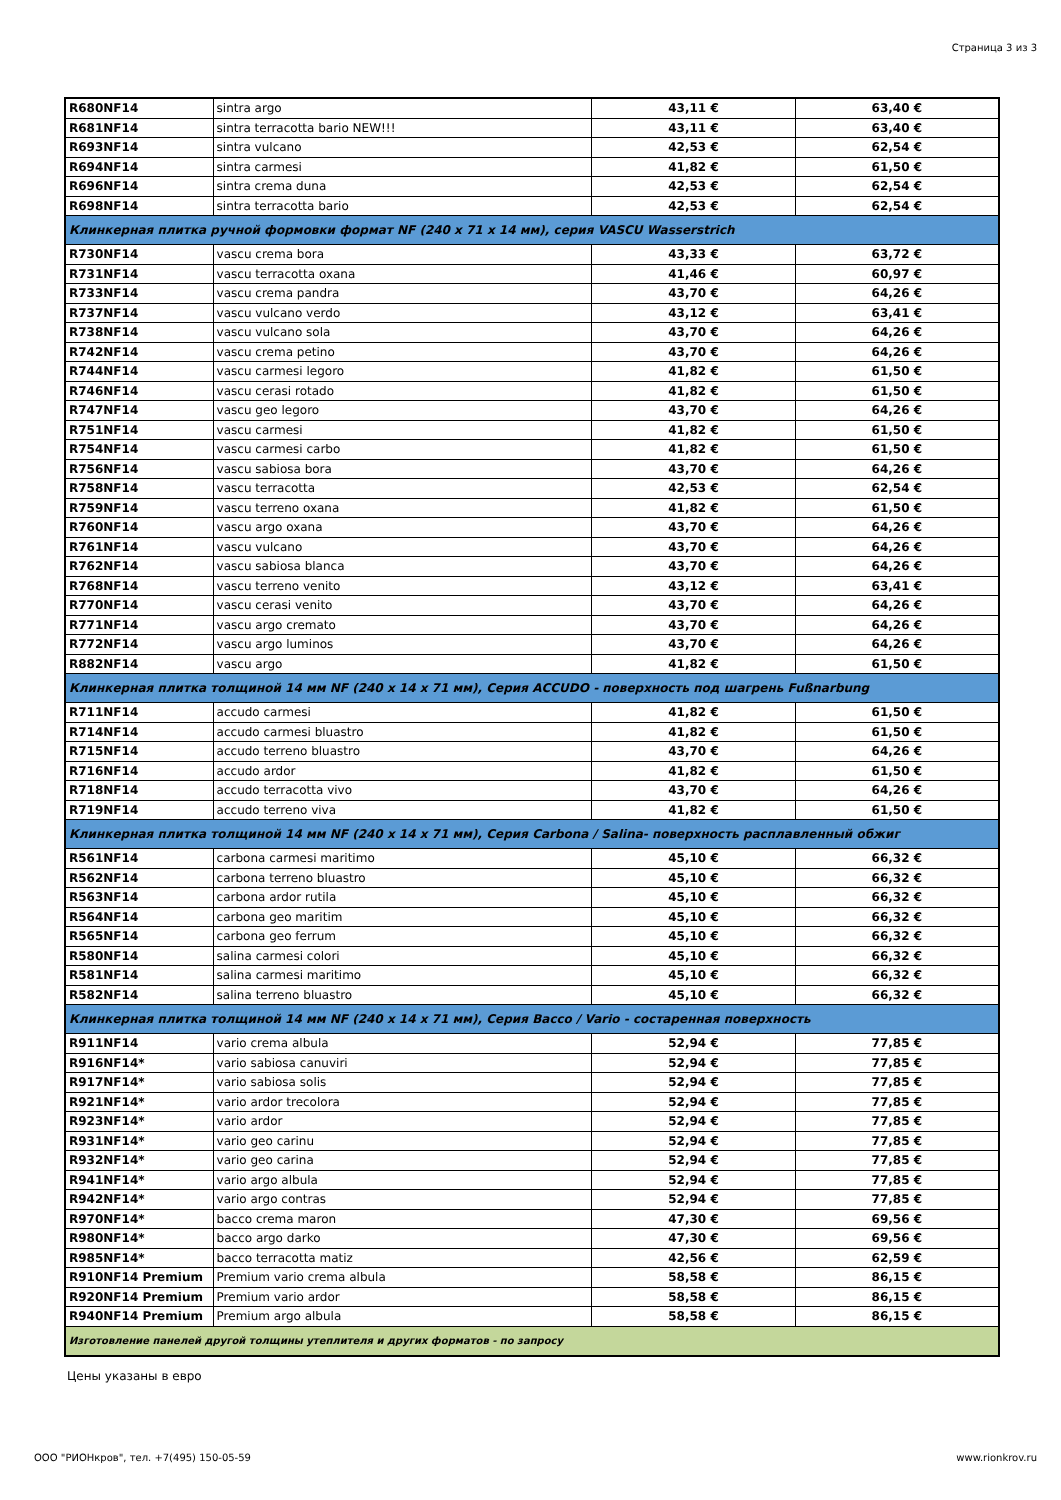Страница 3 из 3
| R680NF14 | sintra argo | 43,11 € | 63,40 € |
| R681NF14 | sintra terracotta bario NEW!!! | 43,11 € | 63,40 € |
| R693NF14 | sintra vulcano | 42,53 € | 62,54 € |
| R694NF14 | sintra carmesi | 41,82 € | 61,50 € |
| R696NF14 | sintra crema duna | 42,53 € | 62,54 € |
| R698NF14 | sintra terracotta bario | 42,53 € | 62,54 € |
| Клинкерная плитка ручной формовки формат NF (240 x 71 x 14 мм), серия VASCU Wasserstrich | | | |
| R730NF14 | vascu crema bora | 43,33 € | 63,72 € |
| R731NF14 | vascu terracotta oxana | 41,46 € | 60,97 € |
| R733NF14 | vascu crema pandra | 43,70 € | 64,26 € |
| R737NF14 | vascu vulcano verdo | 43,12 € | 63,41 € |
| R738NF14 | vascu vulcano sola | 43,70 € | 64,26 € |
| R742NF14 | vascu crema petino | 43,70 € | 64,26 € |
| R744NF14 | vascu carmesi legoro | 41,82 € | 61,50 € |
| R746NF14 | vascu cerasi rotado | 41,82 € | 61,50 € |
| R747NF14 | vascu geo legoro | 43,70 € | 64,26 € |
| R751NF14 | vascu carmesi | 41,82 € | 61,50 € |
| R754NF14 | vascu carmesi carbo | 41,82 € | 61,50 € |
| R756NF14 | vascu sabiosa bora | 43,70 € | 64,26 € |
| R758NF14 | vascu terracotta | 42,53 € | 62,54 € |
| R759NF14 | vascu terreno oxana | 41,82 € | 61,50 € |
| R760NF14 | vascu argo oxana | 43,70 € | 64,26 € |
| R761NF14 | vascu vulcano | 43,70 € | 64,26 € |
| R762NF14 | vascu sabiosa blanca | 43,70 € | 64,26 € |
| R768NF14 | vascu terreno venito | 43,12 € | 63,41 € |
| R770NF14 | vascu cerasi venito | 43,70 € | 64,26 € |
| R771NF14 | vascu argo cremato | 43,70 € | 64,26 € |
| R772NF14 | vascu argo luminos | 43,70 € | 64,26 € |
| R882NF14 | vascu argo | 41,82 € | 61,50 € |
| Клинкерная плитка толщиной 14 мм NF (240 x 14 x 71 мм), Серия ACCUDO - поверхность под шагрень Fußnarbung | | | |
| R711NF14 | accudo carmesi | 41,82 € | 61,50 € |
| R714NF14 | accudo carmesi bluastro | 41,82 € | 61,50 € |
| R715NF14 | accudo terreno bluastro | 43,70 € | 64,26 € |
| R716NF14 | accudo ardor | 41,82 € | 61,50 € |
| R718NF14 | accudo terracotta vivo | 43,70 € | 64,26 € |
| R719NF14 | accudo terreno viva | 41,82 € | 61,50 € |
| Клинкерная плитка толщиной 14 мм NF (240 x 14 x 71 мм), Серия Carbona / Salina- поверхность расплавленный обжиг | | | |
| R561NF14 | carbona carmesi maritimo | 45,10 € | 66,32 € |
| R562NF14 | carbona terreno bluastro | 45,10 € | 66,32 € |
| R563NF14 | carbona ardor rutila | 45,10 € | 66,32 € |
| R564NF14 | carbona geo maritim | 45,10 € | 66,32 € |
| R565NF14 | carbona geo ferrum | 45,10 € | 66,32 € |
| R580NF14 | salina carmesi colori | 45,10 € | 66,32 € |
| R581NF14 | salina carmesi maritimo | 45,10 € | 66,32 € |
| R582NF14 | salina terreno bluastro | 45,10 € | 66,32 € |
| Клинкерная плитка толщиной 14 мм NF (240 x 14 x 71 мм), Серия Bacco / Vario - состаренная поверхность | | | |
| R911NF14 | vario crema albula | 52,94 € | 77,85 € |
| R916NF14* | vario sabiosa canuviri | 52,94 € | 77,85 € |
| R917NF14* | vario sabiosa solis | 52,94 € | 77,85 € |
| R921NF14* | vario ardor trecolora | 52,94 € | 77,85 € |
| R923NF14* | vario ardor | 52,94 € | 77,85 € |
| R931NF14* | vario geo carinu | 52,94 € | 77,85 € |
| R932NF14* | vario geo carina | 52,94 € | 77,85 € |
| R941NF14* | vario argo albula | 52,94 € | 77,85 € |
| R942NF14* | vario argo contras | 52,94 € | 77,85 € |
| R970NF14* | bacco crema maron | 47,30 € | 69,56 € |
| R980NF14* | bacco argo darko | 47,30 € | 69,56 € |
| R985NF14* | bacco terracotta matiz | 42,56 € | 62,59 € |
| R910NF14 Premium | Premium vario crema albula | 58,58 € | 86,15 € |
| R920NF14 Premium | Premium vario ardor | 58,58 € | 86,15 € |
| R940NF14 Premium | Premium argo albula | 58,58 € | 86,15 € |
| Изготовление панелей другой толщины утеплителя и других форматов - по запросу | | | |
Цены указаны в евро
ООО "РИОНкров", тел. +7(495) 150-05-59 www.rionkrov.ru